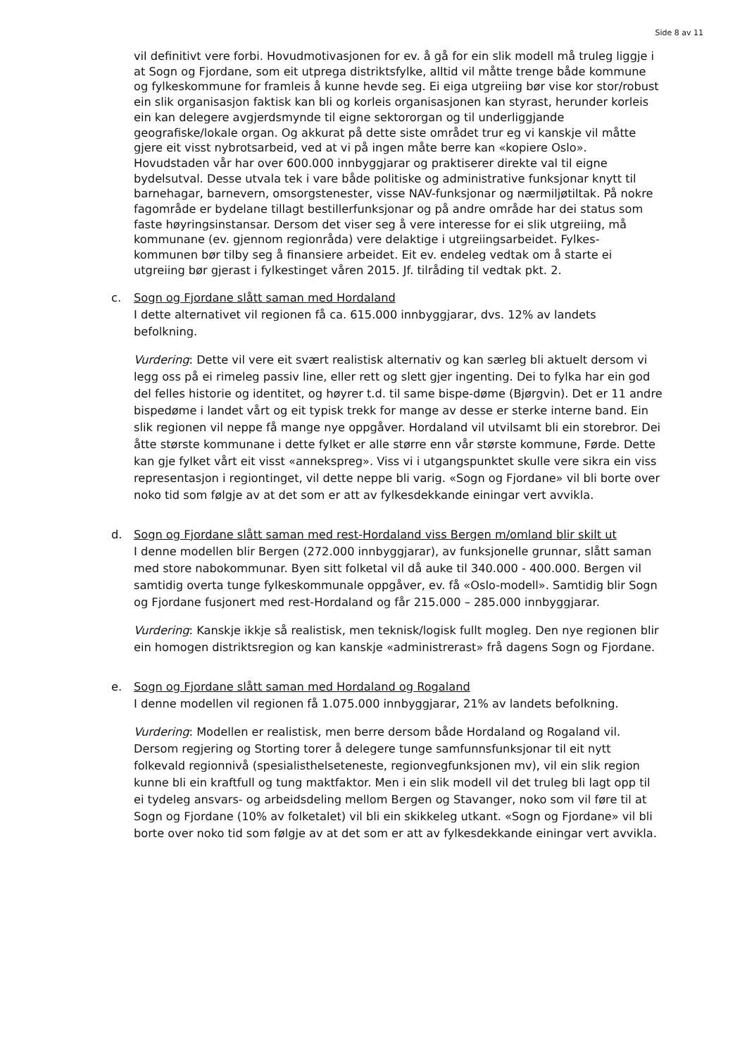Side 8 av 11
vil definitivt vere forbi. Hovudmotivasjonen for ev. å gå for ein slik modell må truleg liggje i at Sogn og Fjordane, som eit utprega distriktsfylke, alltid vil måtte trenge både kommune og fylkeskommune for framleis å kunne hevde seg. Ei eiga utgreiing bør vise kor stor/robust ein slik organisasjon faktisk kan bli og korleis organisasjonen kan styrast, herunder korleis ein kan delegere avgjerdsmynde til eigne sektororgan og til underliggjande geografiske/lokale organ. Og akkurat på dette siste området trur eg vi kanskje vil måtte gjere eit visst nybrotsarbeid, ved at vi på ingen måte berre kan «kopiere Oslo». Hovudstaden vår har over 600.000 innbyggjarar og praktiserer direkte val til eigne bydelsutval. Desse utvala tek i vare både politiske og administrative funksjonar knytt til barnehagar, barnevern, omsorgstenester, visse NAV-funksjonar og nærmiljøtiltak. På nokre fagområde er bydelane tillagt bestillerfunksjonar og på andre område har dei status som faste høyringsinstansar. Dersom det viser seg å vere interesse for ei slik utgreiing, må kommunane (ev. gjennom regionråda) vere delaktige i utgreiingsarbeidet. Fylkes-kommunen bør tilby seg å finansiere arbeidet. Eit ev. endeleg vedtak om å starte ei utgreiing bør gjerast i fylkestinget våren 2015. Jf. tilråding til vedtak pkt. 2.
c. Sogn og Fjordane slått saman med Hordaland
I dette alternativet vil regionen få ca. 615.000 innbyggjarar, dvs. 12% av landets befolkning.
Vurdering: Dette vil vere eit svært realistisk alternativ og kan særleg bli aktuelt dersom vi legg oss på ei rimeleg passiv line, eller rett og slett gjer ingenting. Dei to fylka har ein god del felles historie og identitet, og høyrer t.d. til same bispe-døme (Bjørgvin). Det er 11 andre bispedøme i landet vårt og eit typisk trekk for mange av desse er sterke interne band. Ein slik regionen vil neppe få mange nye oppgåver. Hordaland vil utvilsamt bli ein storebror. Dei åtte største kommunane i dette fylket er alle større enn vår største kommune, Førde. Dette kan gje fylket vårt eit visst «annekspreg». Viss vi i utgangspunktet skulle vere sikra ein viss representasjon i regiontinget, vil dette neppe bli varig. «Sogn og Fjordane» vil bli borte over noko tid som følgje av at det som er att av fylkesdekkande einingar vert avvikla.
d. Sogn og Fjordane slått saman med rest-Hordaland viss Bergen m/omland blir skilt ut
I denne modellen blir Bergen (272.000 innbyggjarar), av funksjonelle grunnar, slått saman med store nabokommunar. Byen sitt folketal vil då auke til 340.000 - 400.000. Bergen vil samtidig overta tunge fylkeskommunale oppgåver, ev. få «Oslo-modell». Samtidig blir Sogn og Fjordane fusjonert med rest-Hordaland og får 215.000 – 285.000 innbyggjarar.
Vurdering: Kanskje ikkje så realistisk, men teknisk/logisk fullt mogleg. Den nye regionen blir ein homogen distriktsregion og kan kanskje «administrerast» frå dagens Sogn og Fjordane.
e. Sogn og Fjordane slått saman med Hordaland og Rogaland
I denne modellen vil regionen få 1.075.000 innbyggjarar, 21% av landets befolkning.
Vurdering: Modellen er realistisk, men berre dersom både Hordaland og Rogaland vil. Dersom regjering og Storting torer å delegere tunge samfunnsfunksjonar til eit nytt folkevald regionnivå (spesialisthelseteneste, regionvegfunksjonen mv), vil ein slik region kunne bli ein kraftfull og tung maktfaktor. Men i ein slik modell vil det truleg bli lagt opp til ei tydeleg ansvars- og arbeidsdeling mellom Bergen og Stavanger, noko som vil føre til at Sogn og Fjordane (10% av folketalet) vil bli ein skikkeleg utkant. «Sogn og Fjordane» vil bli borte over noko tid som følgje av at det som er att av fylkesdekkande einingar vert avvikla.